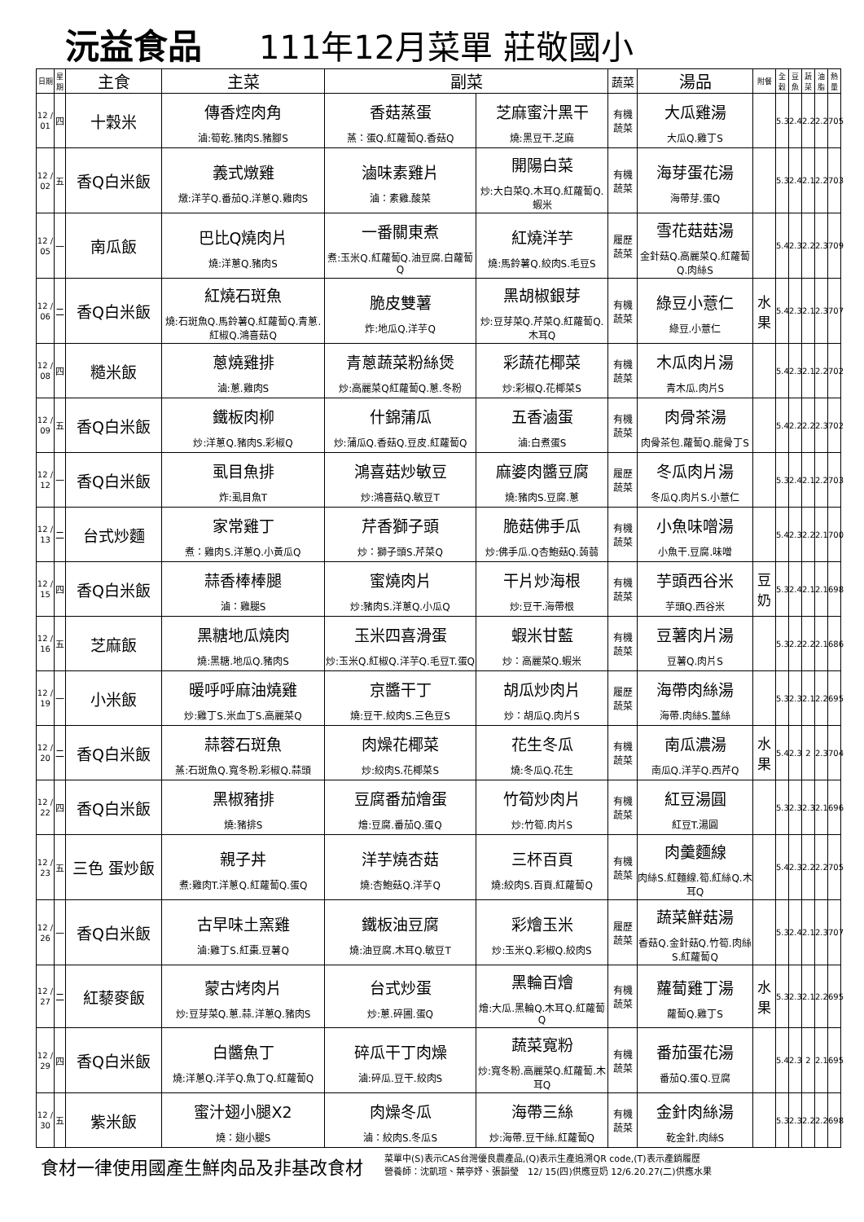沅益食品 111年12月菜單 莊敬國小
| 日期 | 星期 | 主食 | 主菜 | 副菜 | | 蔬菜 | 湯品 | 附餐 | 全穀 | 豆魚 | 蔬菜 | 油脂 | 熱量 |
| --- | --- | --- | --- | --- | --- | --- | --- | --- | --- | --- | --- | --- | --- |
| 12 / 01 | 四 | 十穀米 | 傳香焢肉角 滷:筍乾.豬肉S.豬腳S | 香菇蒸蛋 蒸：蛋Q.紅蘿蔔Q.香菇Q | 芝麻蜜汁黑干 燒:黑豆干.芝麻 | 有機 蔬菜 | 大瓜雞湯 大瓜Q.雞丁S | | 5.3 | 2.4 | 2.2 | 2.2 | 705 |
| 12 / 02 | 五 | 香Q白米飯 | 義式燉雞 燉:洋芋Q.番茄Q.洋蔥Q.雞肉S | 滷味素雞片 滷：素雞.酸菜 | 開陽白菜 炒:大白菜Q.木耳Q.紅蘿蔔Q.蝦米 | 有機 蔬菜 | 海芽蛋花湯 海帶芽.蛋Q | | 5.3 | 2.4 | 2.1 | 2.2 | 703 |
| 12 / 05 | 一 | 南瓜飯 | 巴比Q燒肉片 燒:洋蔥Q.豬肉S | 一番關東煮 煮:玉米Q.紅蘿蔔Q.油豆腐.白蘿蔔Q | 紅燒洋芋 燒:馬鈴薯Q.絞肉S.毛豆S | 履歷 蔬菜 | 雪花菇菇湯 金針菇Q.高麗菜Q.紅蘿蔔Q.肉絲S | | 5.4 | 2.3 | 2.2 | 2.3 | 709 |
| 12 / 06 | 二 | 香Q白米飯 | 紅燒石斑魚 燒:石斑魚Q.馬鈴薯Q.紅蘿蔔Q.青蔥.紅椒Q.鴻喜菇Q | 脆皮雙薯 炸:地瓜Q.洋芋Q | 黑胡椒銀芽 炒:豆芽菜Q.芹菜Q.紅蘿蔔Q.木耳Q | 有機 蔬菜 | 綠豆小薏仁 綠豆.小薏仁 | 水果 | 5.4 | 2.3 | 2.1 | 2.3 | 707 |
| 12 / 08 | 四 | 糙米飯 | 蔥燒雞排 滷:蔥.雞肉S | 青蔥蔬菜粉絲煲 炒:高麗菜Q紅蘿蔔Q.蔥.冬粉 | 彩蔬花椰菜 炒:彩椒Q.花椰菜S | 有機 蔬菜 | 木瓜肉片湯 青木瓜.肉片S | | 5.4 | 2.3 | 2.1 | 2.2 | 702 |
| 12 / 09 | 五 | 香Q白米飯 | 鐵板肉柳 炒:洋蔥Q.豬肉S.彩椒Q | 什錦蒲瓜 炒:蒲瓜Q.香菇Q.豆皮.紅蘿蔔Q | 五香滷蛋 滷:白煮蛋S | 有機 蔬菜 | 肉骨茶湯 肉骨茶包.蘿蔔Q.龍骨丁S | | 5.4 | 2.2 | 2.2 | 2.3 | 702 |
| 12 / 12 | 一 | 香Q白米飯 | 虱目魚排 炸:虱目魚T | 鴻喜菇炒敏豆 炒:鴻喜菇Q.敏豆T | 麻婆肉醬豆腐 燒:豬肉S.豆腐.蔥 | 履歷 蔬菜 | 冬瓜肉片湯 冬瓜Q.肉片S.小薏仁 | | 5.3 | 2.4 | 2.1 | 2.2 | 703 |
| 12 / 13 | 二 | 台式炒麵 | 家常雞丁 煮：雞肉S.洋蔥Q.小黃瓜Q | 芹香獅子頭 炒：獅子頭S.芹菜Q | 脆菇佛手瓜 炒:佛手瓜.Q杏鮑菇Q.蒟蒻 | 有機 蔬菜 | 小魚味噌湯 小魚干.豆腐.味噌 | | 5.4 | 2.3 | 2.2 | 2.1 | 700 |
| 12 / 15 | 四 | 香Q白米飯 | 蒜香棒棒腿 滷：雞腿S | 蜜燒肉片 炒:豬肉S.洋蔥Q.小瓜Q | 干片炒海根 炒:豆干.海帶根 | 有機 蔬菜 | 芋頭西谷米 芋頭Q.西谷米 | 豆奶 | 5.3 | 2.4 | 2.1 | 2.1 | 698 |
| 12 / 16 | 五 | 芝麻飯 | 黑糖地瓜燒肉 燒:黑糖.地瓜Q.豬肉S | 玉米四喜滑蛋 炒:玉米Q.紅椒Q.洋芋Q.毛豆T.蛋Q | 蝦米甘藍 炒：高麗菜Q.蝦米 | 有機 蔬菜 | 豆薯肉片湯 豆薯Q.肉片S | | 5.3 | 2.2 | 2.2 | 2.1 | 686 |
| 12 / 19 | 一 | 小米飯 | 暖呼呼麻油燒雞 炒:雞丁S.米血丁S.高麗菜Q | 京醬干丁 燒:豆干.絞肉S.三色豆S | 胡瓜炒肉片 炒：胡瓜Q.肉片S | 履歷 蔬菜 | 海帶肉絲湯 海帶.肉絲S.薑絲 | | 5.3 | 2.3 | 2.1 | 2.2 | 695 |
| 12 / 20 | 二 | 香Q白米飯 | 蒜蓉石斑魚 蒸:石斑魚Q.寬冬粉.彩椒Q.蒜頭 | 肉燥花椰菜 炒:絞肉S.花椰菜S | 花生冬瓜 燒:冬瓜Q.花生 | 有機 蔬菜 | 南瓜濃湯 南瓜Q.洋芋Q.西芹Q | 水果 | 5.4 | 2.3 | 2 | 2.3 | 704 |
| 12 / 22 | 四 | 香Q白米飯 | 黑椒豬排 燒:豬排S | 豆腐番茄燴蛋 燴:豆腐.番茄Q.蛋Q | 竹筍炒肉片 炒:竹筍.肉片S | 有機 蔬菜 | 紅豆湯圓 紅豆T.湯圓 | | 5.3 | 2.3 | 2.3 | 2.1 | 696 |
| 12 / 23 | 五 | 三色 蛋炒飯 | 親子丼 煮:雞肉T.洋蔥Q.紅蘿蔔Q.蛋Q | 洋芋燒杏菇 燒:杏鮑菇Q.洋芋Q | 三杯百頁 燒:絞肉S.百頁.紅蘿蔔Q | 有機 蔬菜 | 肉羹麵線 肉絲S.紅麵線.筍.紅絲Q.木耳Q | | 5.4 | 2.3 | 2.2 | 2.2 | 705 |
| 12 / 26 | 一 | 香Q白米飯 | 古早味土窯雞 滷:雞丁S.紅棗.豆薯Q | 鐵板油豆腐 燒:油豆腐.木耳Q.敏豆T | 彩燴玉米 炒:玉米Q.彩椒Q.絞肉S | 履歷 蔬菜 | 蔬菜鮮菇湯 香菇Q.金針菇Q.竹筍.肉絲S.紅蘿蔔Q | | 5.3 | 2.4 | 2.1 | 2.3 | 707 |
| 12 / 27 | 二 | 紅藜麥飯 | 蒙古烤肉片 炒:豆芽菜Q.蔥.蒜.洋蔥Q.豬肉S | 台式炒蛋 炒:蔥.碎圃.蛋Q | 黑輪百燴 燴:大瓜.黑輪Q.木耳Q.紅蘿蔔Q | 有機 蔬菜 | 蘿蔔雞丁湯 蘿蔔Q.雞丁S | 水果 | 5.3 | 2.3 | 2.1 | 2.2 | 695 |
| 12 / 29 | 四 | 香Q白米飯 | 白醬魚丁 燒:洋蔥Q.洋芋Q.魚丁Q.紅蘿蔔Q | 碎瓜干丁肉燥 滷:碎瓜.豆干.絞肉S | 蔬菜寬粉 炒:寬冬粉.高麗菜Q.紅蘿蔔.木耳Q | 有機 蔬菜 | 番茄蛋花湯 番茄Q.蛋Q.豆腐 | | 5.4 | 2.3 | 2 | 2.1 | 695 |
| 12 / 30 | 五 | 紫米飯 | 蜜汁翅小腿X2 燒：翅小腿S | 肉燥冬瓜 滷：絞肉S.冬瓜S | 海帶三絲 炒:海帶.豆干絲.紅蘿蔔Q | 有機 蔬菜 | 金針肉絲湯 乾金針.肉絲S | | 5.3 | 2.3 | 2.2 | 2.2 | 698 |
食材一律使用國產生鮮肉品及非基改食材
菜單中(S)表示CAS台灣優良農產品,(Q)表示生產追溯QR code,(T)表示產銷履歷
營養師：沈凱瑄、葉亭妤、張韻瑩　12/ 15(四)供應豆奶 12/6.20.27(二)供應水果